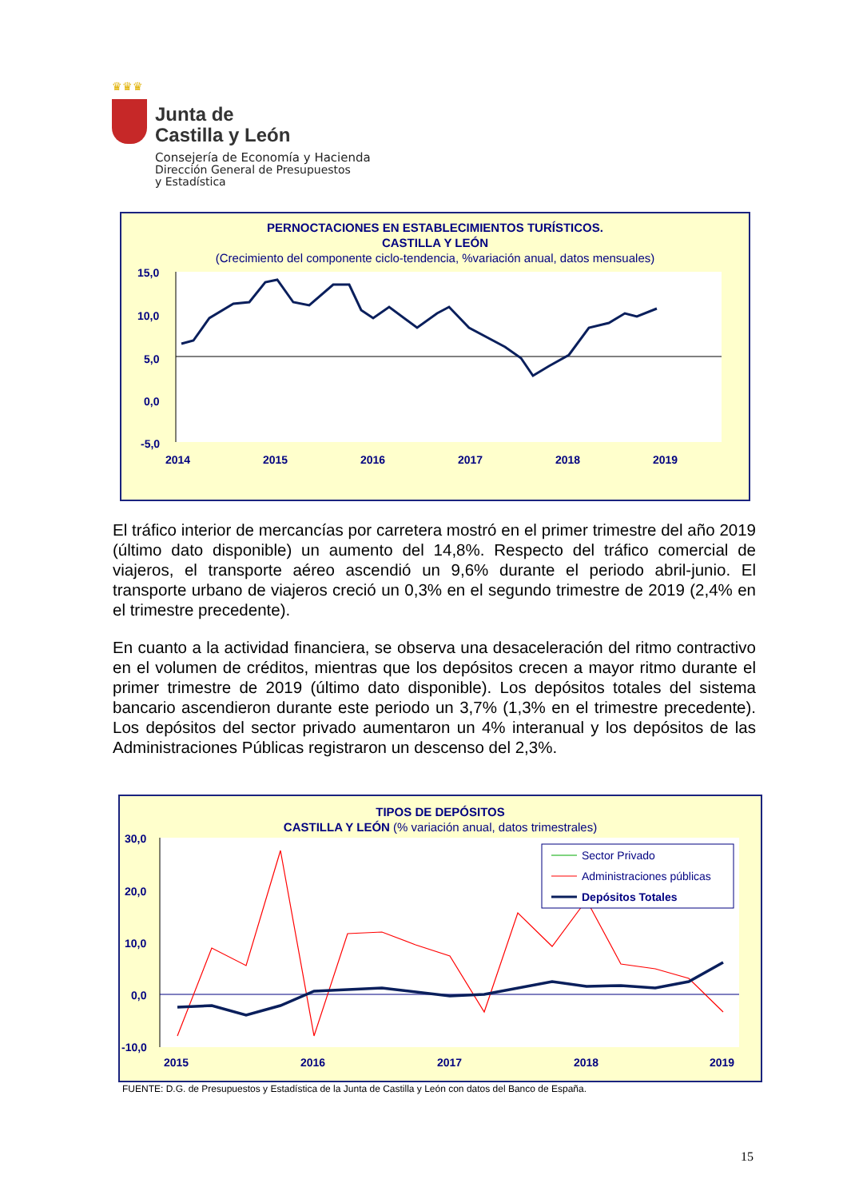♛♛♛
Junta de
Castilla y León
Consejería de Economía y Hacienda
Dirección General de Presupuestos
y Estadística
PERNOCTACIONES EN ESTABLECIMIENTOS TURÍSTICOS.
CASTILLA Y LEÓN
(Crecimiento del componente ciclo-tendencia, %variación anual, datos mensuales)
15,0
10,0
5,0
0,0
-5,0
2014
2015
2016
2017
2018
2019
El tráfico interior de mercancías por carretera mostró en el primer trimestre del año 2019 (último dato disponible) un aumento del 14,8%. Respecto del tráfico comercial de viajeros, el transporte aéreo ascendió un 9,6% durante el periodo abril-junio. El transporte urbano de viajeros creció un 0,3% en el segundo trimestre de 2019 (2,4% en el trimestre precedente).
En cuanto a la actividad financiera, se observa una desaceleración del ritmo contractivo en el volumen de créditos, mientras que los depósitos crecen a mayor ritmo durante el primer trimestre de 2019 (último dato disponible). Los depósitos totales del sistema bancario ascendieron durante este periodo un 3,7% (1,3% en el trimestre precedente). Los depósitos del sector privado aumentaron un 4% interanual y los depósitos de las Administraciones Públicas registraron un descenso del 2,3%.
TIPOS DE DEPÓSITOS
CASTILLA Y LEÓN (% variación anual, datos trimestrales)
30,0
20,0
10,0
0,0
-10,0
2015
2016
2017
2018
2019
Sector Privado
Administraciones públicas
Depósitos Totales
FUENTE: D.G. de Presupuestos y Estadística de la Junta de Castilla y León con datos del Banco de España.
15